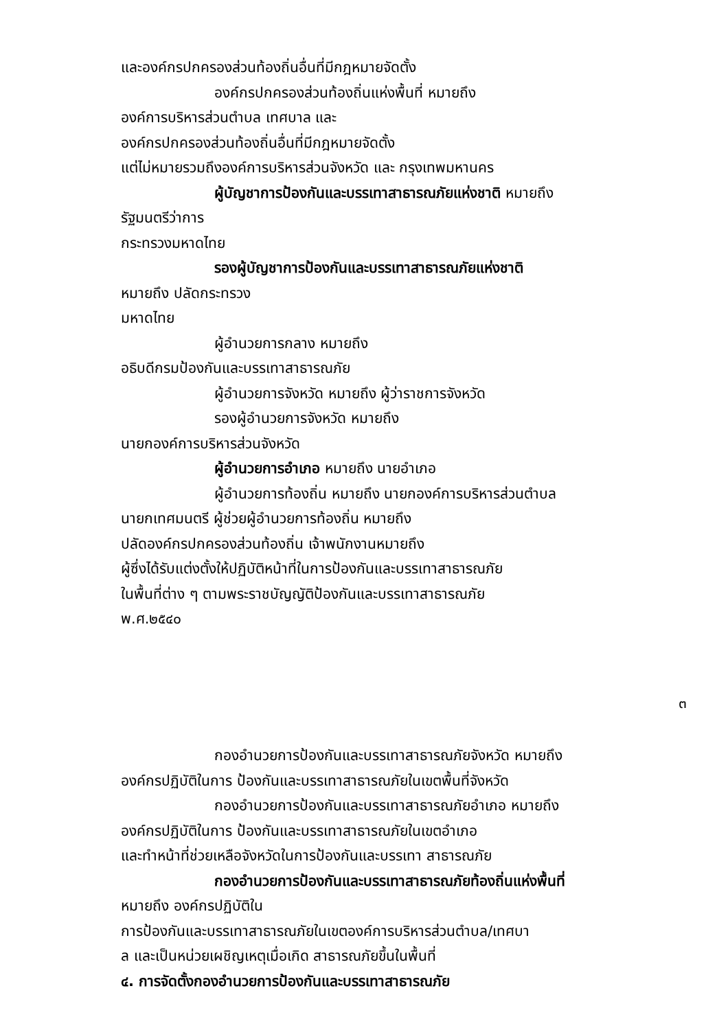และองค์กรปกครองส่วนท้องถิ่นอื่นที่มีกฎหมายจัดตั้ง
องค์กรปกครองส่วนท้องถิ่นแห่งพื้นที่ หมายถึง
องค์การบริหารส่วนตำบล เทศบาล และ
องค์กรปกครองส่วนท้องถิ่นอื่นที่มีกฎหมายจัดตั้ง
แต่ไม่หมายรวมถึงองค์การบริหารส่วนจังหวัด และ กรุงเทพมหานคร
ผู้บัญชาการป้องกันและบรรเทาสาธารณภัยแห่งชาติ หมายถึง
รัฐมนตรีว่าการ
กระทรวงมหาดไทย
รองผู้บัญชาการป้องกันและบรรเทาสาธารณภัยแห่งชาติ
หมายถึง ปลัดกระทรวง
มหาดไทย
ผู้อำนวยการกลาง หมายถึง
อธิบดีกรมป้องกันและบรรเทาสาธารณภัย
ผู้อำนวยการจังหวัด หมายถึง ผู้ว่าราชการจังหวัด
รองผู้อำนวยการจังหวัด หมายถึง
นายกองค์การบริหารส่วนจังหวัด
ผู้อำนวยการอำเภอ หมายถึง นายอำเภอ
ผู้อำนวยการท้องถิ่น หมายถึง นายกองค์การบริหารส่วนตำบล
นายกเทศมนตรี ผู้ช่วยผู้อำนวยการท้องถิ่น หมายถึง
ปลัดองค์กรปกครองส่วนท้องถิ่น เจ้าพนักงานหมายถึง
ผู้ซึ่งได้รับแต่งตั้งให้ปฏิบัติหน้าที่ในการป้องกันและบรรเทาสาธารณภัย
ในพื้นที่ต่าง ๆ ตามพระราชบัญญัติป้องกันและบรรเทาสาธารณภัย
พ.ศ.๒๕๔๐
๓
กองอำนวยการป้องกันและบรรเทาสาธารณภัยจังหวัด หมายถึง
องค์กรปฏิบัติในการ ป้องกันและบรรเทาสาธารณภัยในเขตพื้นที่จังหวัด
กองอำนวยการป้องกันและบรรเทาสาธารณภัยอำเภอ หมายถึง
องค์กรปฏิบัติในการ ป้องกันและบรรเทาสาธารณภัยในเขตอำเภอ
และทำหน้าที่ช่วยเหลือจังหวัดในการป้องกันและบรรเทา สาธารณภัย
กองอำนวยการป้องกันและบรรเทาสาธารณภัยท้องถิ่นแห่งพื้นที่
หมายถึง องค์กรปฏิบัติใน
การป้องกันและบรรเทาสาธารณภัยในเขตองค์การบริหารส่วนตำบล/เทศบา
ล และเป็นหน่วยเผชิญเหตุเมื่อเกิด สาธารณภัยขึ้นในพื้นที่
๔. การจัดตั้งกองอำนวยการป้องกันและบรรเทาสาธารณภัย